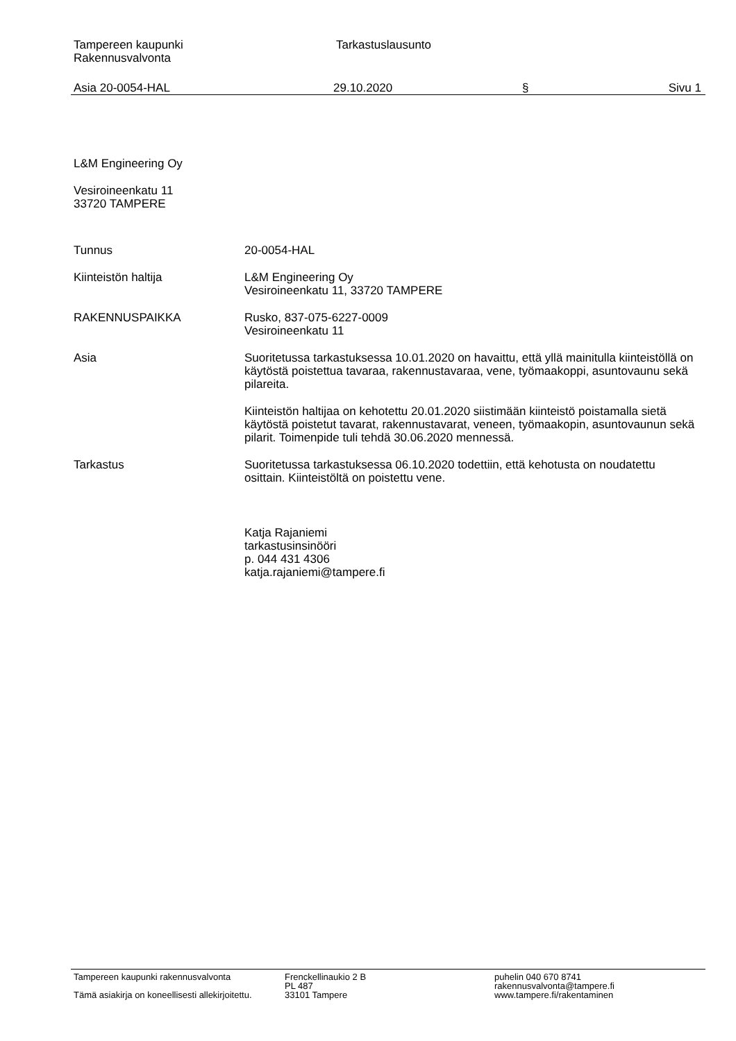Tampereen kaupunki
Rakennusvalvonta
Tarkastuslausunto
Asia 20-0054-HAL 29.10.2020 § Sivu 1
L&M Engineering Oy
Vesiroineenkatu 11
33720 TAMPERE
Tunnus 20-0054-HAL
Kiinteistön haltija L&M Engineering Oy
Vesiroineenkatu 11, 33720 TAMPERE
RAKENNUSPAIKKA Rusko, 837-075-6227-0009
Vesiroineenkatu 11
Asia Suoritetussa tarkastuksessa 10.01.2020 on havaittu, että yllä mainitulla kiinteistöllä on käytöstä poistettua tavaraa, rakennustavaraa, vene, työmaakoppi, asuntovaunu sekä pilareita.
Kiinteistön haltijaa on kehotettu 20.01.2020 siistimään kiinteistö poistamalla sietä käytöstä poistetut tavarat, rakennustavarat, veneen, työmaakopin, asuntovaunun sekä pilarit. Toimenpide tuli tehdä 30.06.2020 mennessä.
Tarkastus Suoritetussa tarkastuksessa 06.10.2020 todettiin, että kehotusta on noudatettu osittain. Kiinteistöltä on poistettu vene.
Katja Rajaniemi
tarkastusinsinööri
p. 044 431 4306
katja.rajaniemi@tampere.fi
Tampereen kaupunki rakennusvalvonta
Tämä asiakirja on koneellisesti allekirjoitettu.
Frenckellinaukio 2 B
PL 487
33101 Tampere
puhelin 040 670 8741
rakennusvalvonta@tampere.fi
www.tampere.fi/rakentaminen